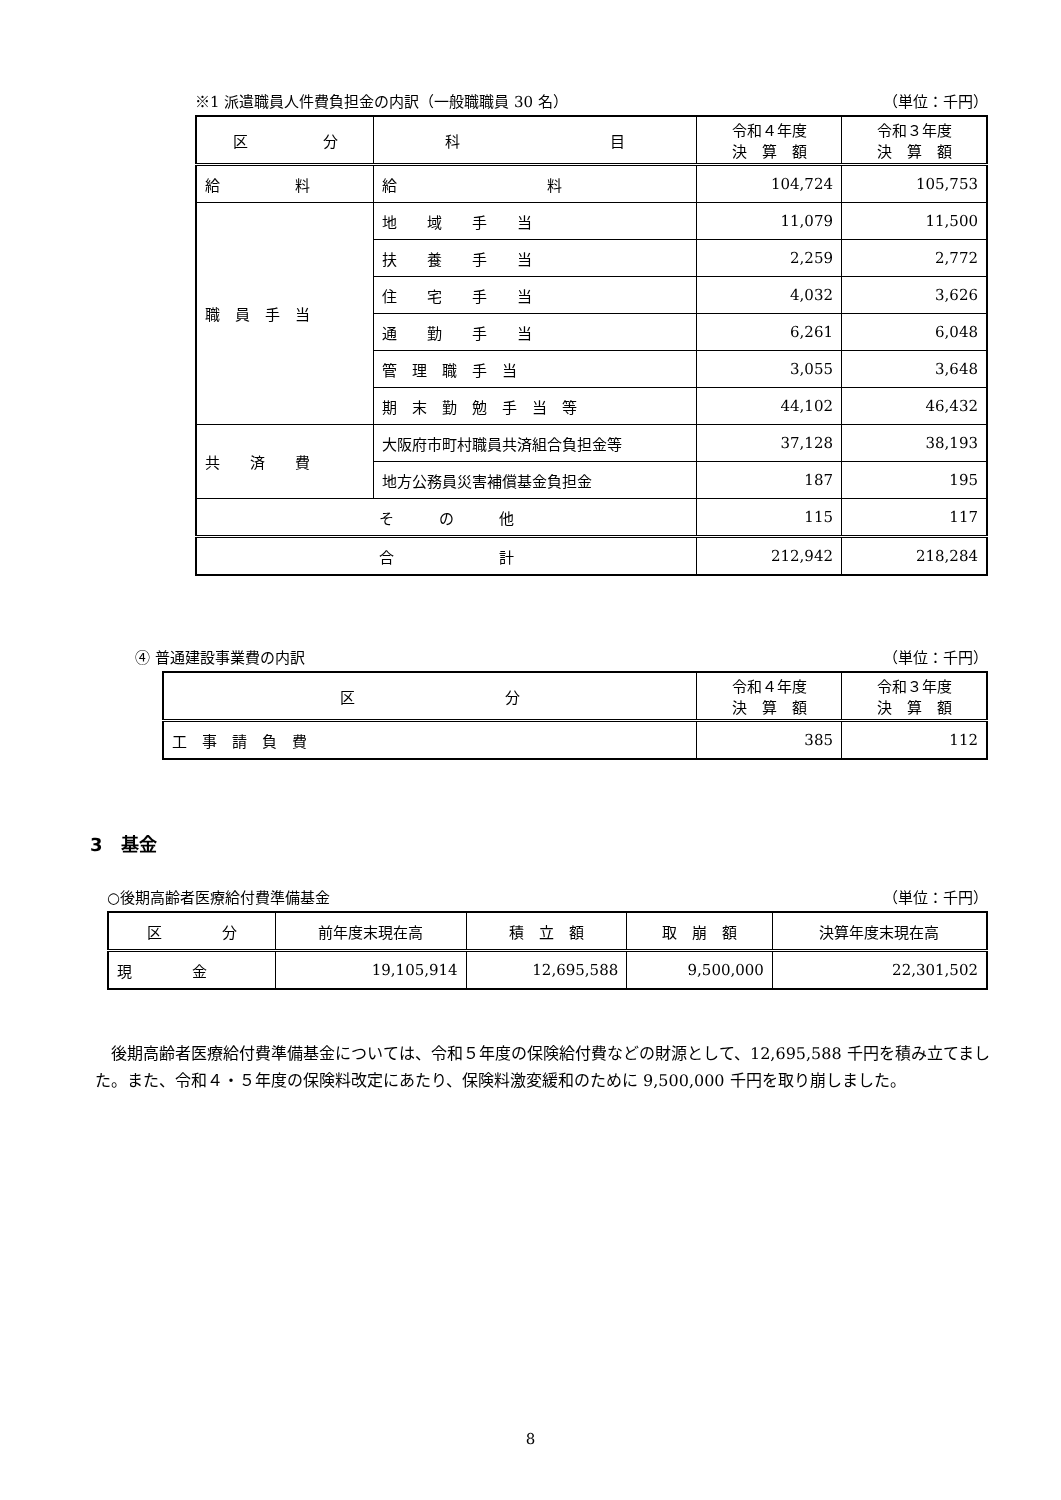※1 派遣職員人件費負担金の内訳（一般職職員 30 名） （単位：千円）
| 区 分 | 科 目 | 令和４年度 決 算 額 | 令和３年度 決 算 額 |
| --- | --- | --- | --- |
| 給 料 | 給 料 | 104,724 | 105,753 |
| 職 員 手 当 | 地 域 手 当 | 11,079 | 11,500 |
| | 扶 養 手 当 | 2,259 | 2,772 |
| | 住 宅 手 当 | 4,032 | 3,626 |
| | 通 勤 手 当 | 6,261 | 6,048 |
| | 管 理 職 手 当 | 3,055 | 3,648 |
| | 期 末 勤 勉 手 当 等 | 44,102 | 46,432 |
| 共 済 費 | 大阪府市町村職員共済組合負担金等 | 37,128 | 38,193 |
| | 地方公務員災害補償基金負担金 | 187 | 195 |
| そ の 他 | | 115 | 117 |
| 合 計 | | 212,942 | 218,284 |
④ 普通建設事業費の内訳 （単位：千円）
| 区 分 | 令和４年度 決 算 額 | 令和３年度 決 算 額 |
| --- | --- | --- |
| 工 事 請 負 費 | 385 | 112 |
3　基金
○後期高齢者医療給付費準備基金 （単位：千円）
| 区 分 | 前年度末現在高 | 積 立 額 | 取 崩 額 | 決算年度末現在高 |
| --- | --- | --- | --- | --- |
| 現 金 | 19,105,914 | 12,695,588 | 9,500,000 | 22,301,502 |
　後期高齢者医療給付費準備基金については、令和５年度の保険給付費などの財源として、12,695,588 千円を積み立てました。また、令和４・５年度の保険料改定にあたり、保険料激変緩和のために 9,500,000 千円を取り崩しました。
8